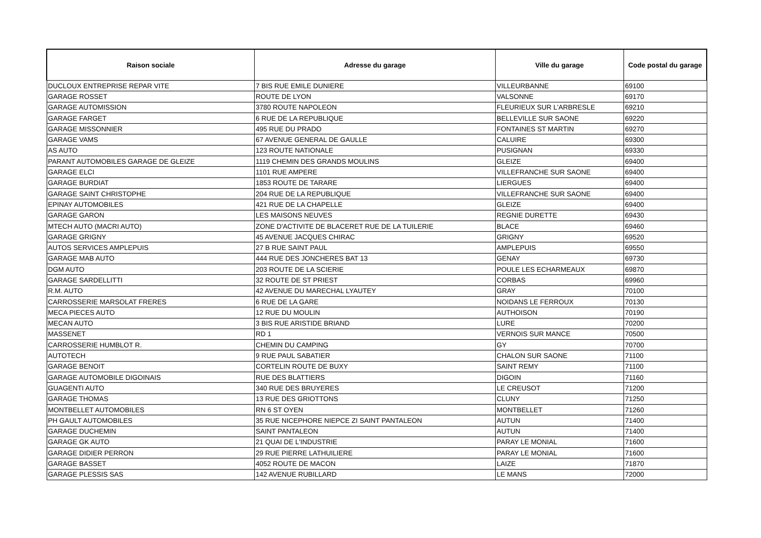| Raison sociale | Adresse du garage | Ville du garage | Code postal du garage |
| --- | --- | --- | --- |
| DUCLOUX ENTREPRISE REPAR VITE | 7 BIS RUE EMILE DUNIERE | VILLEURBANNE | 69100 |
| GARAGE ROSSET | ROUTE DE LYON | VALSONNE | 69170 |
| GARAGE AUTOMISSION | 3780 ROUTE NAPOLEON | FLEURIEUX SUR L'ARBRESLE | 69210 |
| GARAGE FARGET | 6 RUE DE LA REPUBLIQUE | BELLEVILLE SUR SAONE | 69220 |
| GARAGE MISSONNIER | 495 RUE DU PRADO | FONTAINES ST MARTIN | 69270 |
| GARAGE VAMS | 67 AVENUE GENERAL DE GAULLE | CALUIRE | 69300 |
| AS AUTO | 123 ROUTE NATIONALE | PUSIGNAN | 69330 |
| PARANT AUTOMOBILES GARAGE DE GLEIZE | 1119 CHEMIN DES GRANDS MOULINS | GLEIZE | 69400 |
| GARAGE ELCI | 1101 RUE AMPERE | VILLEFRANCHE SUR SAONE | 69400 |
| GARAGE BURDIAT | 1853 ROUTE DE TARARE | LIERGUES | 69400 |
| GARAGE SAINT CHRISTOPHE | 204 RUE DE LA REPUBLIQUE | VILLEFRANCHE SUR SAONE | 69400 |
| EPINAY AUTOMOBILES | 421 RUE DE LA CHAPELLE | GLEIZE | 69400 |
| GARAGE GARON | LES MAISONS NEUVES | REGNIE DURETTE | 69430 |
| MTECH AUTO (MACRI AUTO) | ZONE D'ACTIVITE DE BLACERET RUE DE LA TUILERIE | BLACE | 69460 |
| GARAGE GRIGNY | 45 AVENUE JACQUES CHIRAC | GRIGNY | 69520 |
| AUTOS SERVICES AMPLEPUIS | 27 B RUE SAINT PAUL | AMPLEPUIS | 69550 |
| GARAGE MAB AUTO | 444 RUE DES JONCHERES BAT 13 | GENAY | 69730 |
| DGM AUTO | 203 ROUTE DE LA SCIERIE | POULE LES ECHARMEAUX | 69870 |
| GARAGE SARDELLITTI | 32 ROUTE DE ST PRIEST | CORBAS | 69960 |
| R.M. AUTO | 42 AVENUE DU MARECHAL LYAUTEY | GRAY | 70100 |
| CARROSSERIE MARSOLAT FRERES | 6 RUE DE LA GARE | NOIDANS LE FERROUX | 70130 |
| MECA PIECES AUTO | 12 RUE DU MOULIN | AUTHOISON | 70190 |
| MECAN AUTO | 3 BIS RUE ARISTIDE BRIAND | LURE | 70200 |
| MASSENET | RD 1 | VERNOIS SUR MANCE | 70500 |
| CARROSSERIE HUMBLOT R. | CHEMIN DU CAMPING | GY | 70700 |
| AUTOTECH | 9 RUE PAUL SABATIER | CHALON SUR SAONE | 71100 |
| GARAGE BENOIT | CORTELIN ROUTE DE BUXY | SAINT REMY | 71100 |
| GARAGE AUTOMOBILE DIGOINAIS | RUE DES BLATTIERS | DIGOIN | 71160 |
| GUAGENTI AUTO | 340 RUE DES BRUYERES | LE CREUSOT | 71200 |
| GARAGE THOMAS | 13 RUE DES GRIOTTONS | CLUNY | 71250 |
| MONTBELLET AUTOMOBILES | RN 6 ST OYEN | MONTBELLET | 71260 |
| PH GAULT AUTOMOBILES | 35 RUE NICEPHORE NIEPCE ZI SAINT PANTALEON | AUTUN | 71400 |
| GARAGE DUCHEMIN | SAINT PANTALEON | AUTUN | 71400 |
| GARAGE GK AUTO | 21 QUAI DE L'INDUSTRIE | PARAY LE MONIAL | 71600 |
| GARAGE DIDIER PERRON | 29 RUE PIERRE LATHUILIERE | PARAY LE MONIAL | 71600 |
| GARAGE BASSET | 4052 ROUTE DE MACON | LAIZE | 71870 |
| GARAGE PLESSIS SAS | 142 AVENUE RUBILLARD | LE MANS | 72000 |